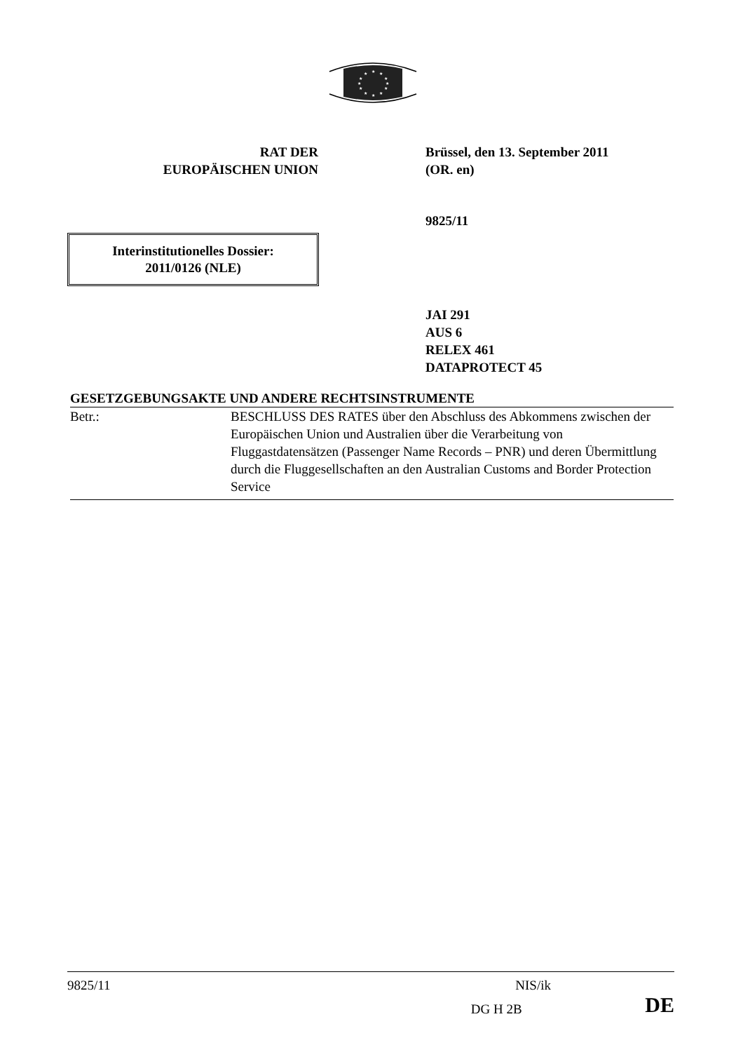★
★
★
★
★
★
★
★
★
★
★
★
RAT DER
EUROPÄISCHEN UNION
Brüssel, den 13. September 2011
(OR. en)
9825/11
Interinstitutionelles Dossier:
2011/0126 (NLE)
JAI 291
AUS 6
RELEX 461
DATAPROTECT 45
GESETZGEBUNGSAKTE UND ANDERE RECHTSINSTRUMENTE
| Betr.: | BESCHLUSS DES RATES über den Abschluss des Abkommens zwischen der Europäischen Union und Australien über die Verarbeitung von Fluggastdatensätzen (Passenger Name Records – PNR) und deren Übermittlung durch die Fluggesellschaften an den Australian Customs and Border Protection Service |
9825/11 NIS/ik
DG H 2B DE